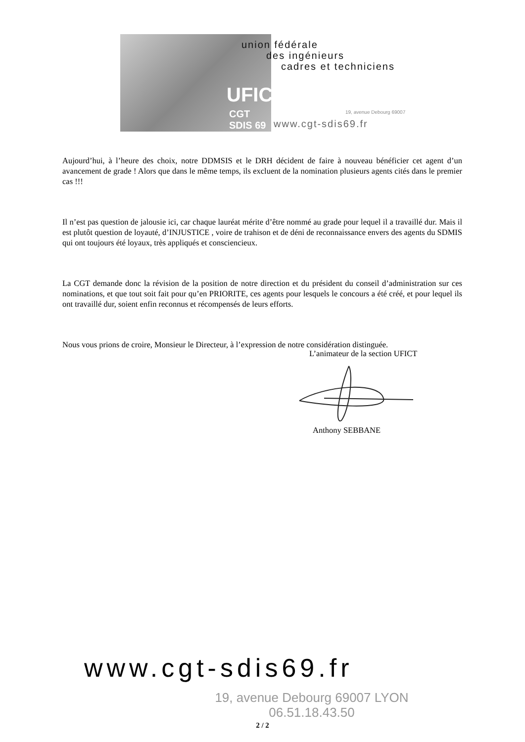UFICT
CGT SDIS 69
union fédérale
des ingénieurs
cadres et techniciens
19, avenue Debourg 69007
www.cgt-sdis69.fr
Aujourd’hui, à l’heure des choix, notre DDMSIS et le DRH décident de faire à nouveau bénéficier cet agent d’un avancement de grade ! Alors que dans le même temps, ils excluent de la nomination plusieurs agents cités dans le premier cas !!!
Il n’est pas question de jalousie ici, car chaque lauréat mérite d’être nommé au grade pour lequel il a travaillé dur. Mais il est plutôt question de loyauté, d’INJUSTICE , voire de trahison et de déni de reconnaissance envers des agents du SDMIS qui ont toujours été loyaux, très appliqués et consciencieux.
La CGT demande donc la révision de la position de notre direction et du président du conseil d’administration sur ces nominations, et que tout soit fait pour qu’en PRIORITE, ces agents pour lesquels le concours a été créé, et pour lequel ils ont travaillé dur, soient enfin reconnus et récompensés de leurs efforts.
Nous vous prions de croire, Monsieur le Directeur, à l’expression de notre considération distinguée.
L’animateur de la section UFICT
Anthony SEBBANE
www.cgt-sdis69.fr
19, avenue Debourg 69007 LYON
06.51.18.43.50
2 / 2